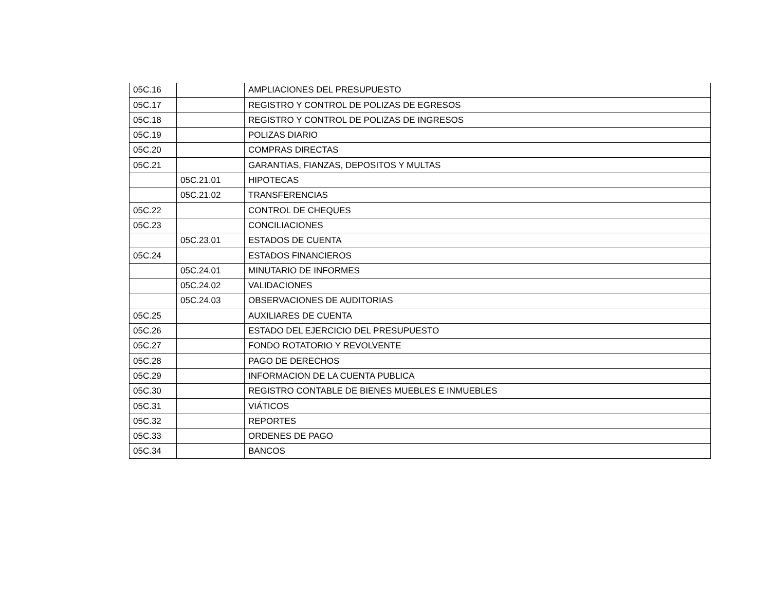| 05C.16 | | AMPLIACIONES DEL PRESUPUESTO |
| 05C.17 | | REGISTRO Y CONTROL DE POLIZAS DE EGRESOS |
| 05C.18 | | REGISTRO Y CONTROL DE POLIZAS DE INGRESOS |
| 05C.19 | | POLIZAS DIARIO |
| 05C.20 | | COMPRAS DIRECTAS |
| 05C.21 | | GARANTIAS, FIANZAS, DEPOSITOS Y MULTAS |
| | 05C.21.01 | HIPOTECAS |
| | 05C.21.02 | TRANSFERENCIAS |
| 05C.22 | | CONTROL DE CHEQUES |
| 05C.23 | | CONCILIACIONES |
| | 05C.23.01 | ESTADOS DE CUENTA |
| 05C.24 | | ESTADOS FINANCIEROS |
| | 05C.24.01 | MINUTARIO DE INFORMES |
| | 05C.24.02 | VALIDACIONES |
| | 05C.24.03 | OBSERVACIONES DE AUDITORIAS |
| 05C.25 | | AUXILIARES DE CUENTA |
| 05C.26 | | ESTADO DEL EJERCICIO DEL PRESUPUESTO |
| 05C.27 | | FONDO ROTATORIO Y REVOLVENTE |
| 05C.28 | | PAGO DE DERECHOS |
| 05C.29 | | INFORMACION DE LA CUENTA PUBLICA |
| 05C.30 | | REGISTRO CONTABLE DE BIENES MUEBLES E INMUEBLES |
| 05C.31 | | VIÁTICOS |
| 05C.32 | | REPORTES |
| 05C.33 | | ORDENES DE PAGO |
| 05C.34 | | BANCOS |